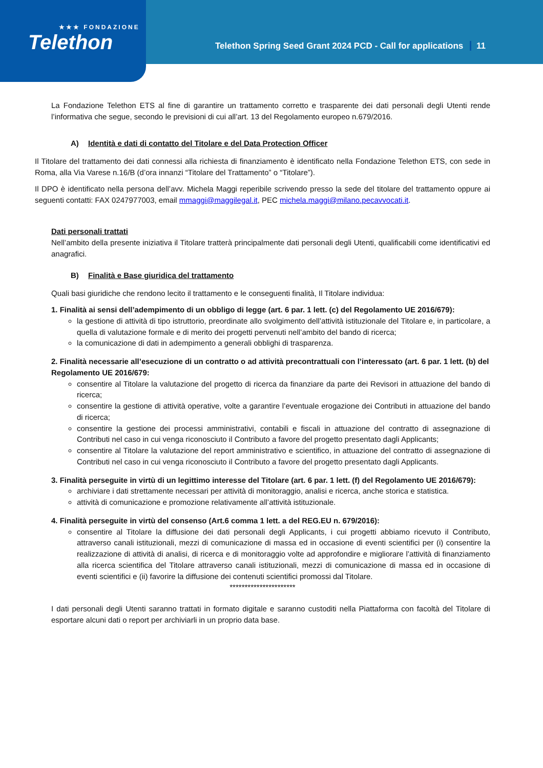★★★ FONDAZIONE
Telethon
Telethon Spring Seed Grant 2024 PCD - Call for applications 11
La Fondazione Telethon ETS al fine di garantire un trattamento corretto e trasparente dei dati personali degli Utenti rende l’informativa che segue, secondo le previsioni di cui all’art. 13 del Regolamento europeo n.679/2016.
A) Identità e dati di contatto del Titolare e del Data Protection Officer
Il Titolare del trattamento dei dati connessi alla richiesta di finanziamento è identificato nella Fondazione Telethon ETS, con sede in Roma, alla Via Varese n.16/B (d’ora innanzi “Titolare del Trattamento” o “Titolare”).
Il DPO è identificato nella persona dell’avv. Michela Maggi reperibile scrivendo presso la sede del titolare del trattamento oppure ai seguenti contatti: FAX 0247977003, email mmaggi@maggilegal.it, PEC michela.maggi@milano.pecavvocati.it.
Dati personali trattati
Nell’ambito della presente iniziativa il Titolare tratterà principalmente dati personali degli Utenti, qualificabili come identificativi ed anagrafici.
B) Finalità e Base giuridica del trattamento
Quali basi giuridiche che rendono lecito il trattamento e le conseguenti finalità, Il Titolare individua:
1. Finalità ai sensi dell’adempimento di un obbligo di legge (art. 6 par. 1 lett. (c) del Regolamento UE 2016/679):
la gestione di attività di tipo istruttorio, preordinate allo svolgimento dell’attività istituzionale del Titolare e, in particolare, a quella di valutazione formale e di merito dei progetti pervenuti nell’ambito del bando di ricerca;
la comunicazione di dati in adempimento a generali obblighi di trasparenza.
2. Finalità necessarie all’esecuzione di un contratto o ad attività precontrattuali con l’interessato (art. 6 par. 1 lett. (b) del Regolamento UE 2016/679:
consentire al Titolare la valutazione del progetto di ricerca da finanziare da parte dei Revisori in attuazione del bando di ricerca;
consentire la gestione di attività operative, volte a garantire l’eventuale erogazione dei Contributi in attuazione del bando di ricerca;
consentire la gestione dei processi amministrativi, contabili e fiscali in attuazione del contratto di assegnazione di Contributi nel caso in cui venga riconosciuto il Contributo a favore del progetto presentato dagli Applicants;
consentire al Titolare la valutazione del report amministrativo e scientifico, in attuazione del contratto di assegnazione di Contributi nel caso in cui venga riconosciuto il Contributo a favore del progetto presentato dagli Applicants.
3. Finalità perseguite in virtù di un legittimo interesse del Titolare (art. 6 par. 1 lett. (f) del Regolamento UE 2016/679):
archiviare i dati strettamente necessari per attività di monitoraggio, analisi e ricerca, anche storica e statistica.
attività di comunicazione e promozione relativamente all’attività istituzionale.
4. Finalità perseguite in virtù del consenso (Art.6 comma 1 lett. a del REG.EU n. 679/2016):
consentire al Titolare la diffusione dei dati personali degli Applicants, i cui progetti abbiamo ricevuto il Contributo, attraverso canali istituzionali, mezzi di comunicazione di massa ed in occasione di eventi scientifici per (i) consentire la realizzazione di attività di analisi, di ricerca e di monitoraggio volte ad approfondire e migliorare l’attività di finanziamento alla ricerca scientifica del Titolare attraverso canali istituzionali, mezzi di comunicazione di massa ed in occasione di eventi scientifici e (ii) favorire la diffusione dei contenuti scientifici promossi dal Titolare.
**********************
I dati personali degli Utenti saranno trattati in formato digitale e saranno custoditi nella Piattaforma con facoltà del Titolare di esportare alcuni dati o report per archiviarli in un proprio data base.